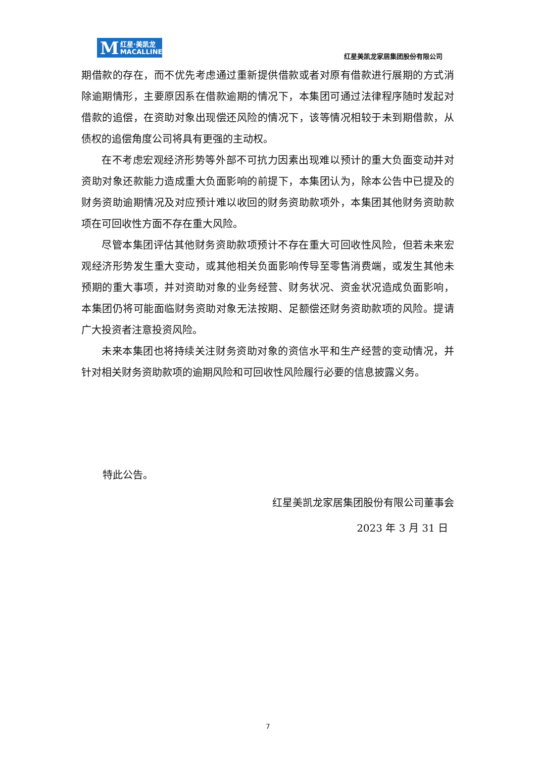M红星·美凯龙
MACALLINE
红星美凯龙家居集团股份有限公司
期借款的存在，而不优先考虑通过重新提供借款或者对原有借款进行展期的方式消除逾期情形，主要原因系在借款逾期的情况下，本集团可通过法律程序随时发起对借款的追偿，在资助对象出现偿还风险的情况下，该等情况相较于未到期借款，从债权的追偿角度公司将具有更强的主动权。
在不考虑宏观经济形势等外部不可抗力因素出现难以预计的重大负面变动并对资助对象还款能力造成重大负面影响的前提下，本集团认为，除本公告中已提及的财务资助逾期情况及对应预计难以收回的财务资助款项外，本集团其他财务资助款项在可回收性方面不存在重大风险。
尽管本集团评估其他财务资助款项预计不存在重大可回收性风险，但若未来宏观经济形势发生重大变动，或其他相关负面影响传导至零售消费端，或发生其他未预期的重大事项，并对资助对象的业务经营、财务状况、资金状况造成负面影响，本集团仍将可能面临财务资助对象无法按期、足额偿还财务资助款项的风险。提请广大投资者注意投资风险。
未来本集团也将持续关注财务资助对象的资信水平和生产经营的变动情况，并针对相关财务资助款项的逾期风险和可回收性风险履行必要的信息披露义务。
特此公告。
红星美凯龙家居集团股份有限公司董事会
2023 年 3 月 31 日
7